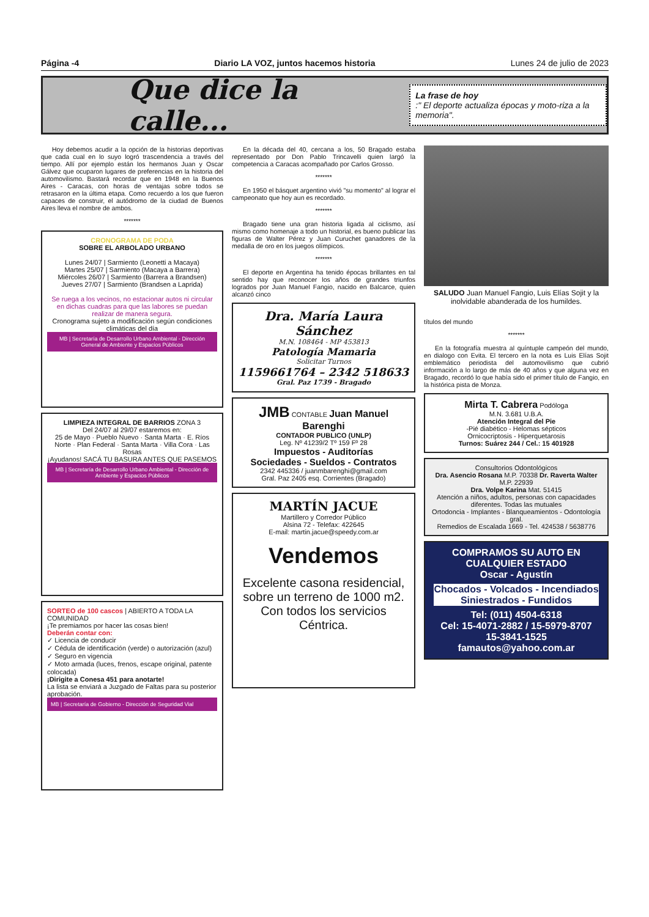Página -4 Diario LA VOZ, juntos hacemos historia Lunes 24 de julio de 2023
Que dice la calle...
La frase de hoy
:" El deporte actualiza épocas y moto-riza a la memoria".
Hoy debemos acudir a la opción de la historias deportivas que cada cual en lo suyo logró trascendencia a través del tiempo. Allí por ejemplo están los hermanos Juan y Oscar Gálvez que ocuparon lugares de preferencias en la historia del automovilismo. Bastará recordar que en 1948 en la Buenos Aires - Caracas, con horas de ventajas sobre todos se retrasaron en la última etapa. Como recuerdo a los que fueron capaces de construir, el autódromo de la ciudad de Buenos Aires lleva el nombre de ambos.
*******
CRONOGRAMA DE PODA
SOBRE EL ARBOLADO URBANO
Lunes 24/07 | Sarmiento (Leonetti a Macaya)
Martes 25/07 | Sarmiento (Macaya a Barrera)
Miércoles 26/07 | Sarmiento (Barrera a Brandsen)
Jueves 27/07 | Sarmiento (Brandsen a Laprida)
Se ruega a los vecinos, no estacionar autos ni circular en dichas cuadras para que las labores se puedan realizar de manera segura.
Cronograma sujeto a modificación según condiciones climáticas del día
MB | Secretaría de Desarrollo Urbano Ambiental - Dirección General de Ambiente y Espacios Públicos
LIMPIEZA INTEGRAL DE BARRIOS ZONA 3
Del 24/07 al 29/07 estaremos en:
25 de Mayo · Pueblo Nuevo · Santa Marta · E. Ríos Norte · Plan Federal · Santa Marta · Villa Cora · Las Rosas
¡Ayudanos! SACÁ TU BASURA ANTES QUE PASEMOS
MB | Secretaría de Desarrollo Urbano Ambiental - Dirección de Ambiente y Espacios Públicos
SORTEO de 100 cascos | ABIERTO A TODA LA COMUNIDAD
¡Te premiamos por hacer las cosas bien!
Deberán contar con:
✓ Licencia de conducir
✓ Cédula de identificación (verde) o autorización (azul)
✓ Seguro en vigencia
✓ Moto armada (luces, frenos, escape original, patente colocada)
¡Dirigite a Conesa 451 para anotarte!
La lista se enviará a Juzgado de Faltas para su posterior aprobación.
MB | Secretaría de Gobierno - Dirección de Seguridad Vial
En la década del 40, cercana a los, 50 Bragado estaba representado por Don Pablo Trincavelli quien largó la competencia a Caracas acompañado por Carlos Grosso.
*******
En 1950 el básquet argentino vivió "su momento" al lograr el campeonato que hoy aun es recordado.
*******
Bragado tiene una gran historia ligada al ciclismo, así mismo como homenaje a todo un historial, es bueno publicar las figuras de Walter Pérez y Juan Curuchet ganadores de la medalla de oro en los juegos olímpicos.
*******
El deporte en Argentina ha tenido épocas brillantes en tal sentido hay que reconocer los años de grandes triunfos logrados por Juan Manuel Fangio, nacido en Balcarce, quien alcanzó cinco
Dra. María Laura Sánchez
M.N. 108464 - MP 453813
Patología Mamaria
Solicitar Turnos
1159661764 – 2342 518633
Gral. Paz 1739 - Bragado
JMB CONTABLE Juan Manuel Barenghi
CONTADOR PUBLICO (UNLP)
Leg. Nº 41239/2 Tº 159 Fº 28
Impuestos - Auditorías
Sociedades - Sueldos - Contratos
2342 445336 / juanmbarenghi@gmail.com
Gral. Paz 2405 esq. Corrientes (Bragado)
MARTÍN JACUE
Martillero y Corredor Público
Alsina 72 - Telefax: 422645
E-mail: martin.jacue@speedy.com.ar
Vendemos
Excelente casona residencial, sobre un terreno de 1000 m2. Con todos los servicios Céntrica.
SALUDO Juan Manuel Fangio, Luis Elías Sojit y la inolvidable abanderada de los humildes.
títulos del mundo
*******
En la fotografía muestra al quíntuple campeón del mundo, en dialogo con Evita. El tercero en la nota es Luis Elías Sojit emblemático periodista del automovilismo que cubrió información a lo largo de más de 40 años y que alguna vez en Bragado, recordó lo que había sido el primer título de Fangio, en la histórica pista de Monza.
Mirta T. Cabrera Podóloga
M.N. 3.681 U.B.A.
Atención Integral del Pie
-Pié diabético - Helomas sépticos
Ornicocriptosis - Hiperquetarosis
Turnos: Suárez 244 / Cel.: 15 401928
Consultorios Odontológicos
Dra. Asencio Rosana M.P. 70338 Dr. Raverta Walter M.P. 22939
Dra. Volpe Karina Mat. 51415
Atención a niños, adultos, personas con capacidades diferentes. Todas las mutuales
Ortodoncia - Implantes - Blanqueamientos - Odontología gral.
Remedios de Escalada 1669 - Tel. 424538 / 5638776
COMPRAMOS SU AUTO EN CUALQUIER ESTADO
Oscar - Agustín
Chocados - Volcados - Incendiados Siniestrados - Fundidos
Tel: (011) 4504-6318
Cel: 15-4071-2882 / 15-5979-8707
15-3841-1525
famautos@yahoo.com.ar